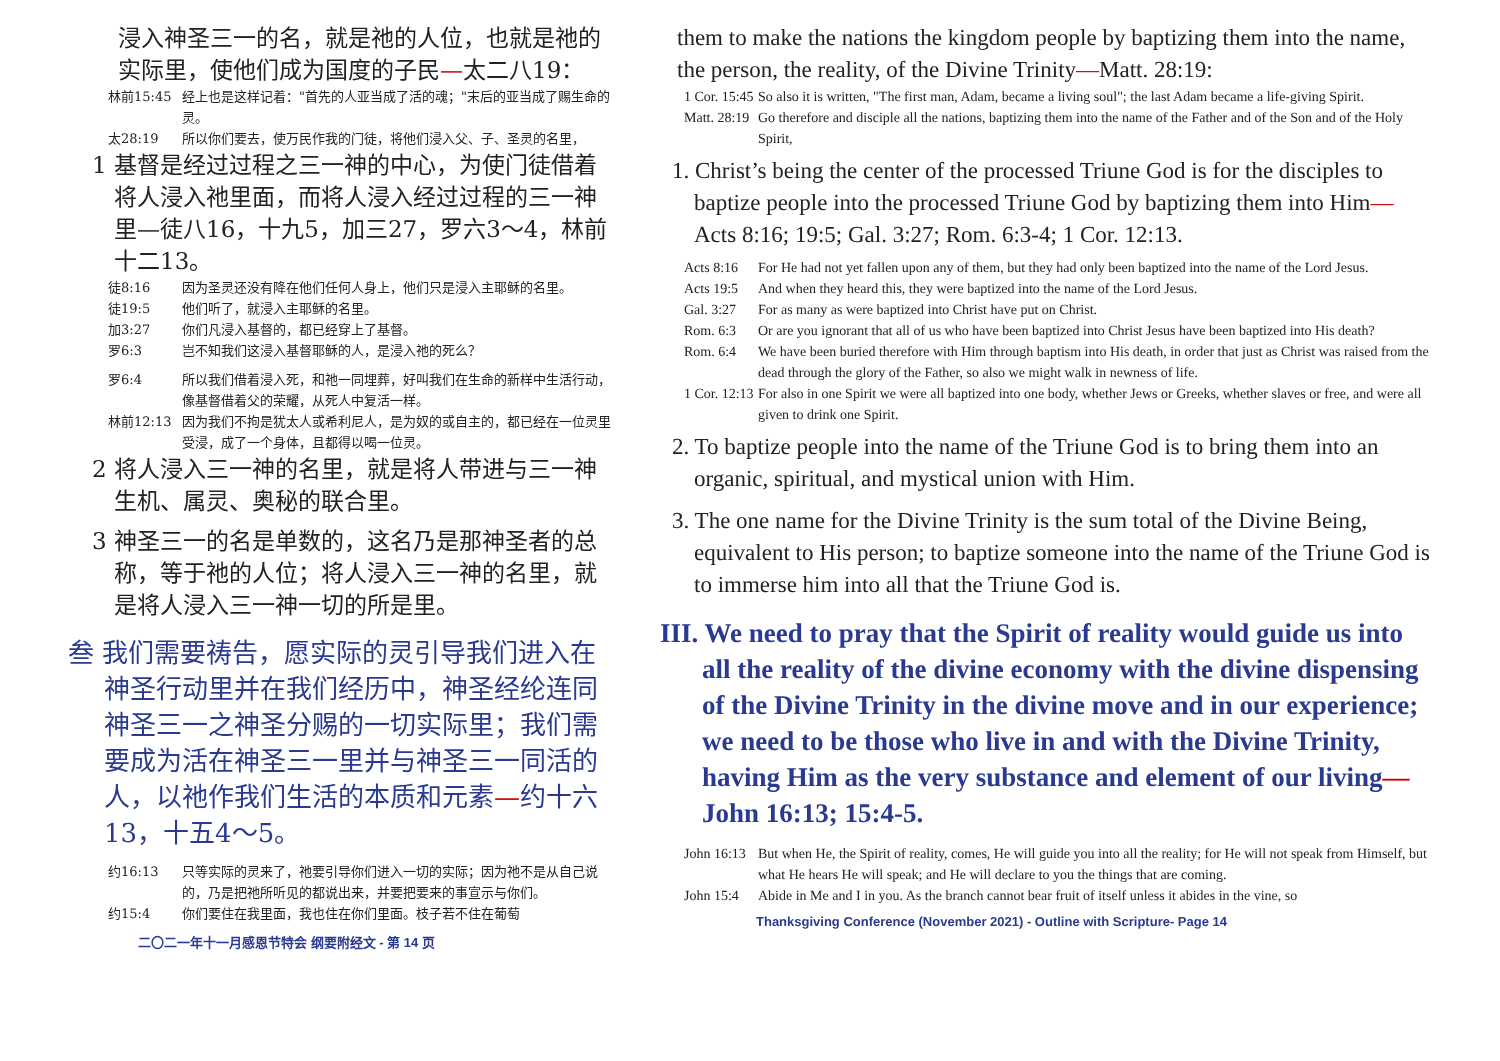浸入神圣三一的名，就是祂的人位，也就是祂的实际里，使他们成为国度的子民—太二八19：
林前15:45 经上也是这样记着："首先的人亚当成了活的魂；"末后的亚当成了赐生命的灵。
太28:19 所以你们要去，使万民作我的门徒，将他们浸入父、子、圣灵的名里，
1 基督是经过过程之三一神的中心，为使门徒借着将人浸入祂里面，而将人浸入经过过程的三一神里—徒八16，十九5，加三27，罗六3～4，林前十二13。
徒8:16 因为圣灵还没有降在他们任何人身上，他们只是浸入主耶稣的名里。
徒19:5 他们听了，就浸入主耶稣的名里。
加3:27 你们凡浸入基督的，都已经穿上了基督。
罗6:3 岂不知我们这浸入基督耶稣的人，是浸入祂的死么？
罗6:4 所以我们借着浸入死，和祂一同埋葬，好叫我们在生命的新样中生活行动，像基督借着父的荣耀，从死人中复活一样。
林前12:13 因为我们不拘是犹太人或希利尼人，是为奴的或自主的，都已经在一位灵里受浸，成了一个身体，且都得以喝一位灵。
2 将人浸入三一神的名里，就是将人带进与三一神生机、属灵、奥秘的联合里。
3 神圣三一的名是单数的，这名乃是那神圣者的总称，等于祂的人位；将人浸入三一神的名里，就是将人浸入三一神一切的所是里。
叁 我们需要祷告，愿实际的灵引导我们进入在神圣行动里并在我们经历中，神圣经纶连同神圣三一之神圣分赐的一切实际里；我们需要成为活在神圣三一里并与神圣三一同活的人，以祂作我们生活的本质和元素—约十六13，十五4～5。
约16:13 只等实际的灵来了，祂要引导你们进入一切的实际；因为祂不是从自己说的，乃是把祂所听见的都说出来，并要把要来的事宣示与你们。
约15:4 你们要住在我里面，我也住在你们里面。枝子若不住在葡萄
二〇二一年十一月感恩节特会 纲要附经文 - 第 14 页
them to make the nations the kingdom people by baptizing them into the name, the person, the reality, of the Divine Trinity—Matt. 28:19:
1 Cor. 15:45 So also it is written, "The first man, Adam, became a living soul"; the last Adam became a life-giving Spirit.
Matt. 28:19 Go therefore and disciple all the nations, baptizing them into the name of the Father and of the Son and of the Holy Spirit,
1. Christ’s being the center of the processed Triune God is for the disciples to baptize people into the processed Triune God by baptizing them into Him—Acts 8:16; 19:5; Gal. 3:27; Rom. 6:3-4; 1 Cor. 12:13.
Acts 8:16 For He had not yet fallen upon any of them, but they had only been baptized into the name of the Lord Jesus.
Acts 19:5 And when they heard this, they were baptized into the name of the Lord Jesus.
Gal. 3:27 For as many as were baptized into Christ have put on Christ.
Rom. 6:3 Or are you ignorant that all of us who have been baptized into Christ Jesus have been baptized into His death?
Rom. 6:4 We have been buried therefore with Him through baptism into His death, in order that just as Christ was raised from the dead through the glory of the Father, so also we might walk in newness of life.
1 Cor. 12:13 For also in one Spirit we were all baptized into one body, whether Jews or Greeks, whether slaves or free, and were all given to drink one Spirit.
2. To baptize people into the name of the Triune God is to bring them into an organic, spiritual, and mystical union with Him.
3. The one name for the Divine Trinity is the sum total of the Divine Being, equivalent to His person; to baptize someone into the name of the Triune God is to immerse him into all that the Triune God is.
III. We need to pray that the Spirit of reality would guide us into all the reality of the divine economy with the divine dispensing of the Divine Trinity in the divine move and in our experience; we need to be those who live in and with the Divine Trinity, having Him as the very substance and element of our living—John 16:13; 15:4-5.
John 16:13 But when He, the Spirit of reality, comes, He will guide you into all the reality; for He will not speak from Himself, but what He hears He will speak; and He will declare to you the things that are coming.
John 15:4 Abide in Me and I in you. As the branch cannot bear fruit of itself unless it abides in the vine, so
Thanksgiving Conference (November 2021) - Outline with Scripture- Page 14